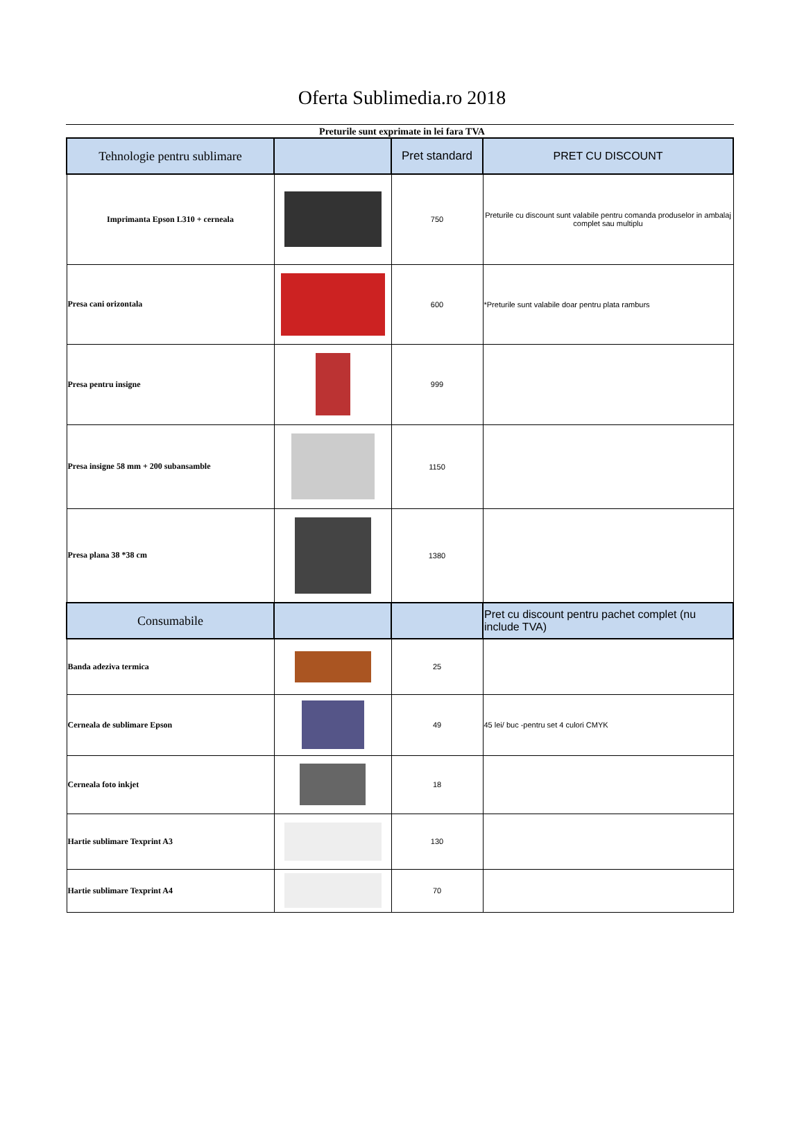Oferta Sublimedia.ro 2018
Preturile sunt exprimate in lei fara TVA
| Tehnologie pentru sublimare | | Pret standard | PRET CU DISCOUNT |
| --- | --- | --- | --- |
| Imprimanta Epson L310 + cerneala | | 750 | Preturile cu discount sunt valabile pentru comanda produselor in ambalaj complet sau multiplu |
| Presa cani orizontala | | 600 | *Preturile sunt valabile doar pentru plata ramburs |
| Presa pentru insigne | | 999 | |
| Presa insigne 58 mm + 200 subansamble | | 1150 | |
| Presa plana 38 *38 cm | | 1380 | |
| Consumabile | | | Pret cu discount pentru pachet complet (nu include TVA) |
| Banda adeziva termica | | 25 | |
| Cerneala de sublimare Epson | | 49 | 45 lei/ buc -pentru set 4 culori CMYK |
| Cerneala foto inkjet | | 18 | |
| Hartie sublimare Texprint A3 | | 130 | |
| Hartie sublimare Texprint A4 | | 70 | |